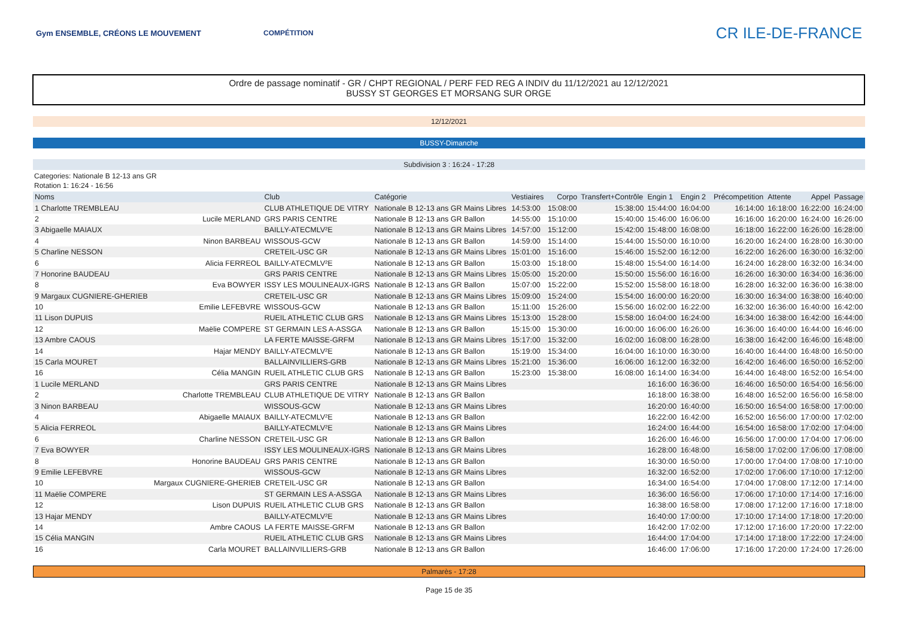Gym ENSEMBLE, CRÉONS LE MOUVEMENT COMPÉTITION
CR ILE-DE-FRANCE
Ordre de passage nominatif - GR / CHPT REGIONAL / PERF FED REG A INDIV du 11/12/2021 au 12/12/2021
BUSSY ST GEORGES ET MORSANG SUR ORGE
12/12/2021
BUSSY-Dimanche
Subdivision 3 : 16:24 - 17:28
Categories: Nationale B 12-13 ans GR
Rotation 1: 16:24 - 16:56
| Noms | | Club | Catégorie | Vestiaires | Corpo | Transfert+Contrôle | Engin 1 | Engin 2 | Précompetition | Attente | Appel | Passage |
| --- | --- | --- | --- | --- | --- | --- | --- | --- | --- | --- | --- | --- |
| 1 Charlotte TREMBLEAU | | CLUB ATHLETIQUE DE VITRY | Nationale B 12-13 ans GR Mains Libres | 14:53:00 | 15:08:00 | 15:38:00 | 15:44:00 | 16:04:00 | 16:14:00 | 16:18:00 | 16:22:00 | 16:24:00 |
| 2 | Lucile MERLAND | GRS PARIS CENTRE | Nationale B 12-13 ans GR Ballon | 14:55:00 | 15:10:00 | 15:40:00 | 15:46:00 | 16:06:00 | 16:16:00 | 16:20:00 | 16:24:00 | 16:26:00 |
| 3 Abigaelle MAIAUX | | BAILLY-ATECMLV²E | Nationale B 12-13 ans GR Mains Libres | 14:57:00 | 15:12:00 | 15:42:00 | 15:48:00 | 16:08:00 | 16:18:00 | 16:22:00 | 16:26:00 | 16:28:00 |
| 4 | Ninon BARBEAU | WISSOUS-GCW | Nationale B 12-13 ans GR Ballon | 14:59:00 | 15:14:00 | 15:44:00 | 15:50:00 | 16:10:00 | 16:20:00 | 16:24:00 | 16:28:00 | 16:30:00 |
| 5 Charline NESSON | | CRETEIL-USC GR | Nationale B 12-13 ans GR Mains Libres | 15:01:00 | 15:16:00 | 15:46:00 | 15:52:00 | 16:12:00 | 16:22:00 | 16:26:00 | 16:30:00 | 16:32:00 |
| 6 | Alicia FERREOL | BAILLY-ATECMLV²E | Nationale B 12-13 ans GR Ballon | 15:03:00 | 15:18:00 | 15:48:00 | 15:54:00 | 16:14:00 | 16:24:00 | 16:28:00 | 16:32:00 | 16:34:00 |
| 7 Honorine BAUDEAU | | GRS PARIS CENTRE | Nationale B 12-13 ans GR Mains Libres | 15:05:00 | 15:20:00 | 15:50:00 | 15:56:00 | 16:16:00 | 16:26:00 | 16:30:00 | 16:34:00 | 16:36:00 |
| 8 | Eva BOWYER | ISSY LES MOULINEAUX-IGRS | Nationale B 12-13 ans GR Ballon | 15:07:00 | 15:22:00 | 15:52:00 | 15:58:00 | 16:18:00 | 16:28:00 | 16:32:00 | 16:36:00 | 16:38:00 |
| 9 Margaux CUGNIERE-GHERIEB | | CRETEIL-USC GR | Nationale B 12-13 ans GR Mains Libres | 15:09:00 | 15:24:00 | 15:54:00 | 16:00:00 | 16:20:00 | 16:30:00 | 16:34:00 | 16:38:00 | 16:40:00 |
| 10 | Emilie LEFEBVRE | WISSOUS-GCW | Nationale B 12-13 ans GR Ballon | 15:11:00 | 15:26:00 | 15:56:00 | 16:02:00 | 16:22:00 | 16:32:00 | 16:36:00 | 16:40:00 | 16:42:00 |
| 11 Lison DUPUIS | | RUEIL ATHLETIC CLUB GRS | Nationale B 12-13 ans GR Mains Libres | 15:13:00 | 15:28:00 | 15:58:00 | 16:04:00 | 16:24:00 | 16:34:00 | 16:38:00 | 16:42:00 | 16:44:00 |
| 12 | Maëlie COMPERE | ST GERMAIN LES A-ASSGA | Nationale B 12-13 ans GR Ballon | 15:15:00 | 15:30:00 | 16:00:00 | 16:06:00 | 16:26:00 | 16:36:00 | 16:40:00 | 16:44:00 | 16:46:00 |
| 13 Ambre CAOUS | | LA FERTE MAISSE-GRFM | Nationale B 12-13 ans GR Mains Libres | 15:17:00 | 15:32:00 | 16:02:00 | 16:08:00 | 16:28:00 | 16:38:00 | 16:42:00 | 16:46:00 | 16:48:00 |
| 14 | Hajar MENDY | BAILLY-ATECMLV²E | Nationale B 12-13 ans GR Ballon | 15:19:00 | 15:34:00 | 16:04:00 | 16:10:00 | 16:30:00 | 16:40:00 | 16:44:00 | 16:48:00 | 16:50:00 |
| 15 Carla MOURET | | BALLAINVILLIERS-GRB | Nationale B 12-13 ans GR Mains Libres | 15:21:00 | 15:36:00 | 16:06:00 | 16:12:00 | 16:32:00 | 16:42:00 | 16:46:00 | 16:50:00 | 16:52:00 |
| 16 | Célia MANGIN | RUEIL ATHLETIC CLUB GRS | Nationale B 12-13 ans GR Ballon | 15:23:00 | 15:38:00 | 16:08:00 | 16:14:00 | 16:34:00 | 16:44:00 | 16:48:00 | 16:52:00 | 16:54:00 |
| 1 Lucile MERLAND | | GRS PARIS CENTRE | Nationale B 12-13 ans GR Mains Libres | | | | 16:16:00 | 16:36:00 | 16:46:00 | 16:50:00 | 16:54:00 | 16:56:00 |
| 2 | Charlotte TREMBLEAU | CLUB ATHLETIQUE DE VITRY | Nationale B 12-13 ans GR Ballon | | | | 16:18:00 | 16:38:00 | 16:48:00 | 16:52:00 | 16:56:00 | 16:58:00 |
| 3 Ninon BARBEAU | | WISSOUS-GCW | Nationale B 12-13 ans GR Mains Libres | | | | 16:20:00 | 16:40:00 | 16:50:00 | 16:54:00 | 16:58:00 | 17:00:00 |
| 4 | Abigaelle MAIAUX | BAILLY-ATECMLV²E | Nationale B 12-13 ans GR Ballon | | | | 16:22:00 | 16:42:00 | 16:52:00 | 16:56:00 | 17:00:00 | 17:02:00 |
| 5 Alicia FERREOL | | BAILLY-ATECMLV²E | Nationale B 12-13 ans GR Mains Libres | | | | 16:24:00 | 16:44:00 | 16:54:00 | 16:58:00 | 17:02:00 | 17:04:00 |
| 6 | Charline NESSON | CRETEIL-USC GR | Nationale B 12-13 ans GR Ballon | | | | 16:26:00 | 16:46:00 | 16:56:00 | 17:00:00 | 17:04:00 | 17:06:00 |
| 7 Eva BOWYER | | ISSY LES MOULINEAUX-IGRS | Nationale B 12-13 ans GR Mains Libres | | | | 16:28:00 | 16:48:00 | 16:58:00 | 17:02:00 | 17:06:00 | 17:08:00 |
| 8 | Honorine BAUDEAU | GRS PARIS CENTRE | Nationale B 12-13 ans GR Ballon | | | | 16:30:00 | 16:50:00 | 17:00:00 | 17:04:00 | 17:08:00 | 17:10:00 |
| 9 Emilie LEFEBVRE | | WISSOUS-GCW | Nationale B 12-13 ans GR Mains Libres | | | | 16:32:00 | 16:52:00 | 17:02:00 | 17:06:00 | 17:10:00 | 17:12:00 |
| 10 | Margaux CUGNIERE-GHERIEB | CRETEIL-USC GR | Nationale B 12-13 ans GR Ballon | | | | 16:34:00 | 16:54:00 | 17:04:00 | 17:08:00 | 17:12:00 | 17:14:00 |
| 11 Maëlie COMPERE | | ST GERMAIN LES A-ASSGA | Nationale B 12-13 ans GR Mains Libres | | | | 16:36:00 | 16:56:00 | 17:06:00 | 17:10:00 | 17:14:00 | 17:16:00 |
| 12 | Lison DUPUIS | RUEIL ATHLETIC CLUB GRS | Nationale B 12-13 ans GR Ballon | | | | 16:38:00 | 16:58:00 | 17:08:00 | 17:12:00 | 17:16:00 | 17:18:00 |
| 13 Hajar MENDY | | BAILLY-ATECMLV²E | Nationale B 12-13 ans GR Mains Libres | | | | 16:40:00 | 17:00:00 | 17:10:00 | 17:14:00 | 17:18:00 | 17:20:00 |
| 14 | Ambre CAOUS | LA FERTE MAISSE-GRFM | Nationale B 12-13 ans GR Ballon | | | | 16:42:00 | 17:02:00 | 17:12:00 | 17:16:00 | 17:20:00 | 17:22:00 |
| 15 Célia MANGIN | | RUEIL ATHLETIC CLUB GRS | Nationale B 12-13 ans GR Mains Libres | | | | 16:44:00 | 17:04:00 | 17:14:00 | 17:18:00 | 17:22:00 | 17:24:00 |
| 16 | Carla MOURET | BALLAINVILLIERS-GRB | Nationale B 12-13 ans GR Ballon | | | | 16:46:00 | 17:06:00 | 17:16:00 | 17:20:00 | 17:24:00 | 17:26:00 |
Palmarès - 17:28
Page 15 de 35